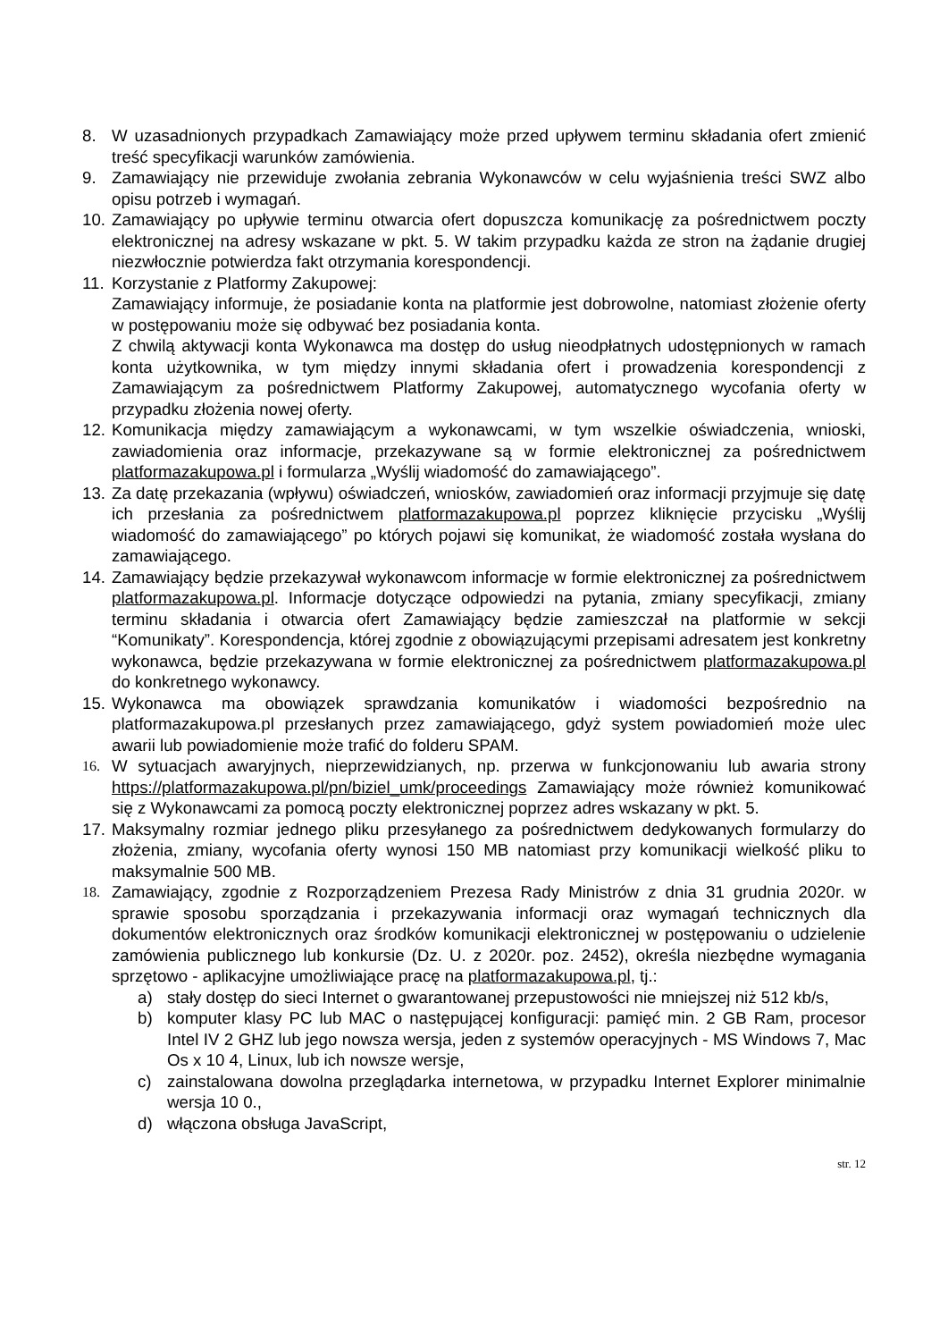8. W uzasadnionych przypadkach Zamawiający może przed upływem terminu składania ofert zmienić treść specyfikacji warunków zamówienia.
9. Zamawiający nie przewiduje zwołania zebrania Wykonawców w celu wyjaśnienia treści SWZ albo opisu potrzeb i wymagań.
10. Zamawiający po upływie terminu otwarcia ofert dopuszcza komunikację za pośrednictwem poczty elektronicznej na adresy wskazane w pkt. 5. W takim przypadku każda ze stron na żądanie drugiej niezwłocznie potwierdza fakt otrzymania korespondencji.
11. Korzystanie z Platformy Zakupowej:
Zamawiający informuje, że posiadanie konta na platformie jest dobrowolne, natomiast złożenie oferty w postępowaniu może się odbywać bez posiadania konta.
Z chwilą aktywacji konta Wykonawca ma dostęp do usług nieodpłatnych udostępnionych w ramach konta użytkownika, w tym między innymi składania ofert i prowadzenia korespondencji z Zamawiającym za pośrednictwem Platformy Zakupowej, automatycznego wycofania oferty w przypadku złożenia nowej oferty.
12. Komunikacja między zamawiającym a wykonawcami, w tym wszelkie oświadczenia, wnioski, zawiadomienia oraz informacje, przekazywane są w formie elektronicznej za pośrednictwem platformazakupowa.pl i formularza „Wyślij wiadomość do zamawiającego”.
13. Za datę przekazania (wpływu) oświadczeń, wniosków, zawiadomień oraz informacji przyjmuje się datę ich przesłania za pośrednictwem platformazakupowa.pl poprzez kliknięcie przycisku „Wyślij wiadomość do zamawiającego” po których pojawi się komunikat, że wiadomość została wysłana do zamawiającego.
14. Zamawiający będzie przekazywał wykonawcom informacje w formie elektronicznej za pośrednictwem platformazakupowa.pl. Informacje dotyczące odpowiedzi na pytania, zmiany specyfikacji, zmiany terminu składania i otwarcia ofert Zamawiający będzie zamieszczał na platformie w sekcji “Komunikaty”. Korespondencja, której zgodnie z obowiązującymi przepisami adresatem jest konkretny wykonawca, będzie przekazywana w formie elektronicznej za pośrednictwem platformazakupowa.pl do konkretnego wykonawcy.
15. Wykonawca ma obowiązek sprawdzania komunikatów i wiadomości bezpośrednio na platformazakupowa.pl przesłanych przez zamawiającego, gdyż system powiadomień może ulec awarii lub powiadomienie może trafić do folderu SPAM.
16. W sytuacjach awaryjnych, nieprzewidzianych, np. przerwa w funkcjonowaniu lub awaria strony https://platformazakupowa.pl/pn/biziel_umk/proceedings Zamawiający może również komunikować się z Wykonawcami za pomocą poczty elektronicznej poprzez adres wskazany w pkt. 5.
17. Maksymalny rozmiar jednego pliku przesyłanego za pośrednictwem dedykowanych formularzy do złożenia, zmiany, wycofania oferty wynosi 150 MB natomiast przy komunikacji wielkość pliku to maksymalnie 500 MB.
18. Zamawiający, zgodnie z Rozporządzeniem Prezesa Rady Ministrów z dnia 31 grudnia 2020r. w sprawie sposobu sporządzania i przekazywania informacji oraz wymagań technicznych dla dokumentów elektronicznych oraz środków komunikacji elektronicznej w postępowaniu o udzielenie zamówienia publicznego lub konkursie (Dz. U. z 2020r. poz. 2452), określa niezbędne wymagania sprzętowo - aplikacyjne umożliwiające pracę na platformazakupowa.pl, tj.:
a) stały dostęp do sieci Internet o gwarantowanej przepustowości nie mniejszej niż 512 kb/s,
b) komputer klasy PC lub MAC o następującej konfiguracji: pamięć min. 2 GB Ram, procesor Intel IV 2 GHZ lub jego nowsza wersja, jeden z systemów operacyjnych - MS Windows 7, Mac Os x 10 4, Linux, lub ich nowsze wersje,
c) zainstalowana dowolna przeglądarka internetowa, w przypadku Internet Explorer minimalnie wersja 10 0.,
d) włączona obsługa JavaScript,
str. 12